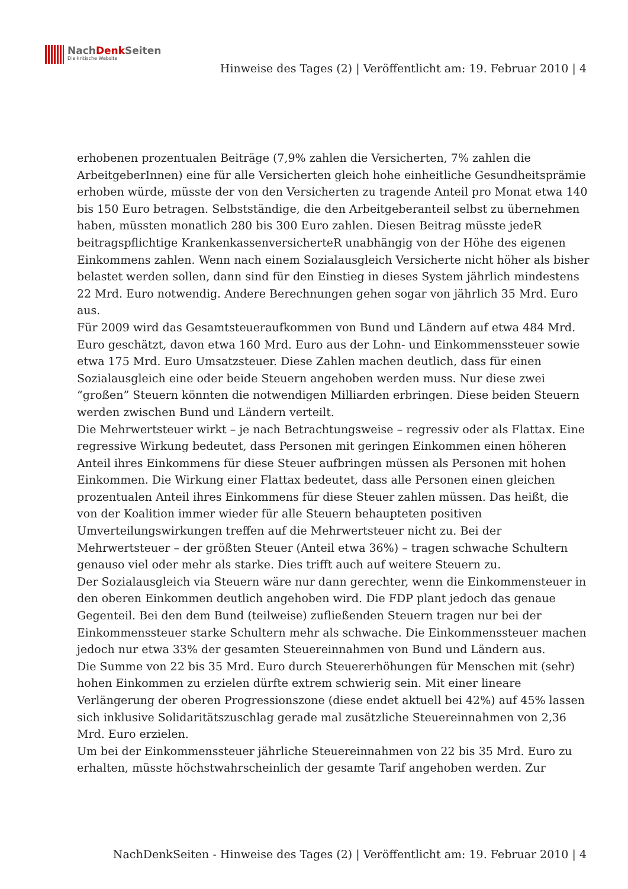NachDenk Seiten
Die kritische Website
Hinweise des Tages (2) | Veröffentlicht am: 19. Februar 2010 | 4
erhobenen prozentualen Beiträge (7,9% zahlen die Versicherten, 7% zahlen die ArbeitgeberInnen) eine für alle Versicherten gleich hohe einheitliche Gesundheitsprämie erhoben würde, müsste der von den Versicherten zu tragende Anteil pro Monat etwa 140 bis 150 Euro betragen. Selbstständige, die den Arbeitgeberanteil selbst zu übernehmen haben, müssten monatlich 280 bis 300 Euro zahlen. Diesen Beitrag müsste jedeR beitragspflichtige KrankenkassenversicherteR unabhängig von der Höhe des eigenen Einkommens zahlen. Wenn nach einem Sozialausgleich Versicherte nicht höher als bisher belastet werden sollen, dann sind für den Einstieg in dieses System jährlich mindestens 22 Mrd. Euro notwendig. Andere Berechnungen gehen sogar von jährlich 35 Mrd. Euro aus.
Für 2009 wird das Gesamtsteueraufkommen von Bund und Ländern auf etwa 484 Mrd. Euro geschätzt, davon etwa 160 Mrd. Euro aus der Lohn- und Einkommenssteuer sowie etwa 175 Mrd. Euro Umsatzsteuer. Diese Zahlen machen deutlich, dass für einen Sozialausgleich eine oder beide Steuern angehoben werden muss. Nur diese zwei “großen” Steuern könnten die notwendigen Milliarden erbringen. Diese beiden Steuern werden zwischen Bund und Ländern verteilt.
Die Mehrwertsteuer wirkt – je nach Betrachtungsweise – regressiv oder als Flattax. Eine regressive Wirkung bedeutet, dass Personen mit geringen Einkommen einen höheren Anteil ihres Einkommens für diese Steuer aufbringen müssen als Personen mit hohen Einkommen. Die Wirkung einer Flattax bedeutet, dass alle Personen einen gleichen prozentualen Anteil ihres Einkommens für diese Steuer zahlen müssen. Das heißt, die von der Koalition immer wieder für alle Steuern behaupteten positiven Umverteilungswirkungen treffen auf die Mehrwertsteuer nicht zu. Bei der Mehrwertsteuer – der größten Steuer (Anteil etwa 36%) – tragen schwache Schultern genauso viel oder mehr als starke. Dies trifft auch auf weitere Steuern zu.
Der Sozialausgleich via Steuern wäre nur dann gerechter, wenn die Einkommensteuer in den oberen Einkommen deutlich angehoben wird. Die FDP plant jedoch das genaue Gegenteil. Bei den dem Bund (teilweise) zufließenden Steuern tragen nur bei der Einkommenssteuer starke Schultern mehr als schwache. Die Einkommenssteuer machen jedoch nur etwa 33% der gesamten Steuereinnahmen von Bund und Ländern aus.
Die Summe von 22 bis 35 Mrd. Euro durch Steuererhöhungen für Menschen mit (sehr) hohen Einkommen zu erzielen dürfte extrem schwierig sein. Mit einer lineare Verlängerung der oberen Progressionszone (diese endet aktuell bei 42%) auf 45% lassen sich inklusive Solidaritätszuschlag gerade mal zusätzliche Steuereinnahmen von 2,36 Mrd. Euro erzielen.
Um bei der Einkommenssteuer jährliche Steuereinnahmen von 22 bis 35 Mrd. Euro zu erhalten, müsste höchstwahrscheinlich der gesamte Tarif angehoben werden. Zur
NachDenkSeiten - Hinweise des Tages (2) | Veröffentlicht am: 19. Februar 2010 | 4